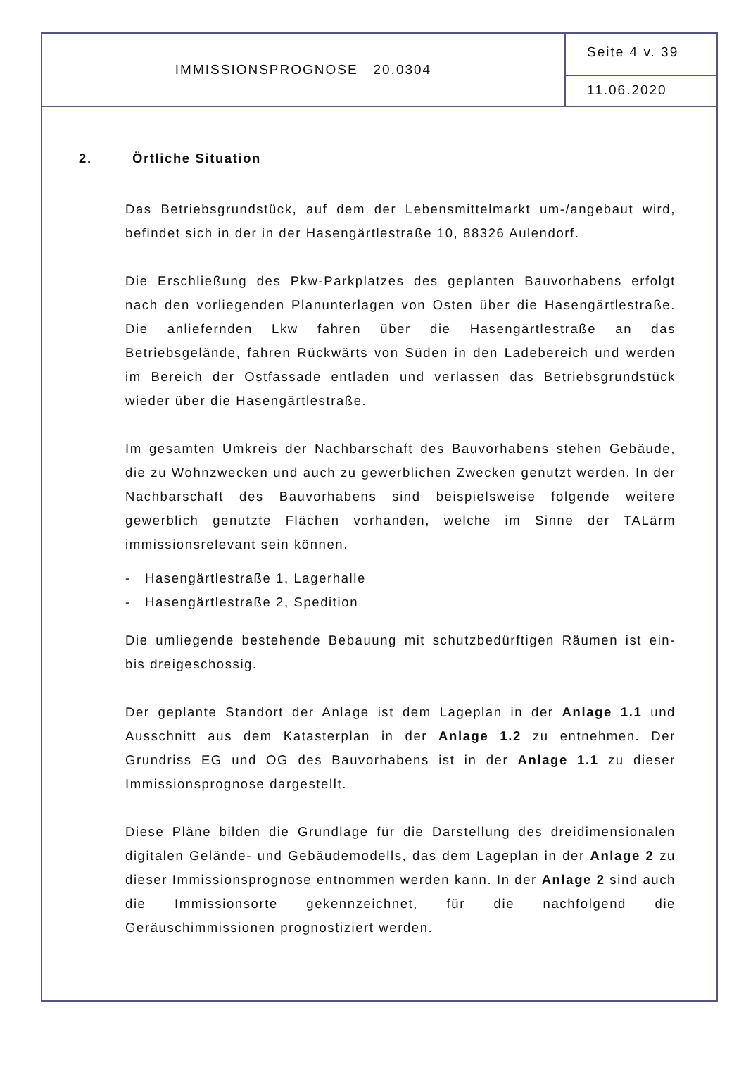IMMISSIONSPROGNOSE 20.0304
Seite 4 v. 39
11.06.2020
2. Örtliche Situation
Das Betriebsgrundstück, auf dem der Lebensmittelmarkt um-/angebaut wird, befindet sich in der in der Hasengärtlestraße 10, 88326 Aulendorf.
Die Erschließung des Pkw-Parkplatzes des geplanten Bauvorhabens erfolgt nach den vorliegenden Planunterlagen von Osten über die Hasengärtlestraße. Die anliefernden Lkw fahren über die Hasengärtlestraße an das Betriebsgelände, fahren Rückwärts von Süden in den Ladebereich und werden im Bereich der Ostfassade entladen und verlassen das Betriebsgrundstück wieder über die Hasengärtlestraße.
Im gesamten Umkreis der Nachbarschaft des Bauvorhabens stehen Gebäude, die zu Wohnzwecken und auch zu gewerblichen Zwecken genutzt werden. In der Nachbarschaft des Bauvorhabens sind beispielsweise folgende weitere gewerblich genutzte Flächen vorhanden, welche im Sinne der TALärm immissionsrelevant sein können.
- Hasengärtlestraße 1, Lagerhalle
- Hasengärtlestraße 2, Spedition
Die umliegende bestehende Bebauung mit schutzbedürftigen Räumen ist ein- bis dreigeschossig.
Der geplante Standort der Anlage ist dem Lageplan in der Anlage 1.1 und Ausschnitt aus dem Katasterplan in der Anlage 1.2 zu entnehmen. Der Grundriss EG und OG des Bauvorhabens ist in der Anlage 1.1 zu dieser Immissionsprognose dargestellt.
Diese Pläne bilden die Grundlage für die Darstellung des dreidimensionalen digitalen Gelände- und Gebäudemodells, das dem Lageplan in der Anlage 2 zu dieser Immissionsprognose entnommen werden kann. In der Anlage 2 sind auch die Immissionsorte gekennzeichnet, für die nachfolgend die Geräuschimmissionen prognostiziert werden.